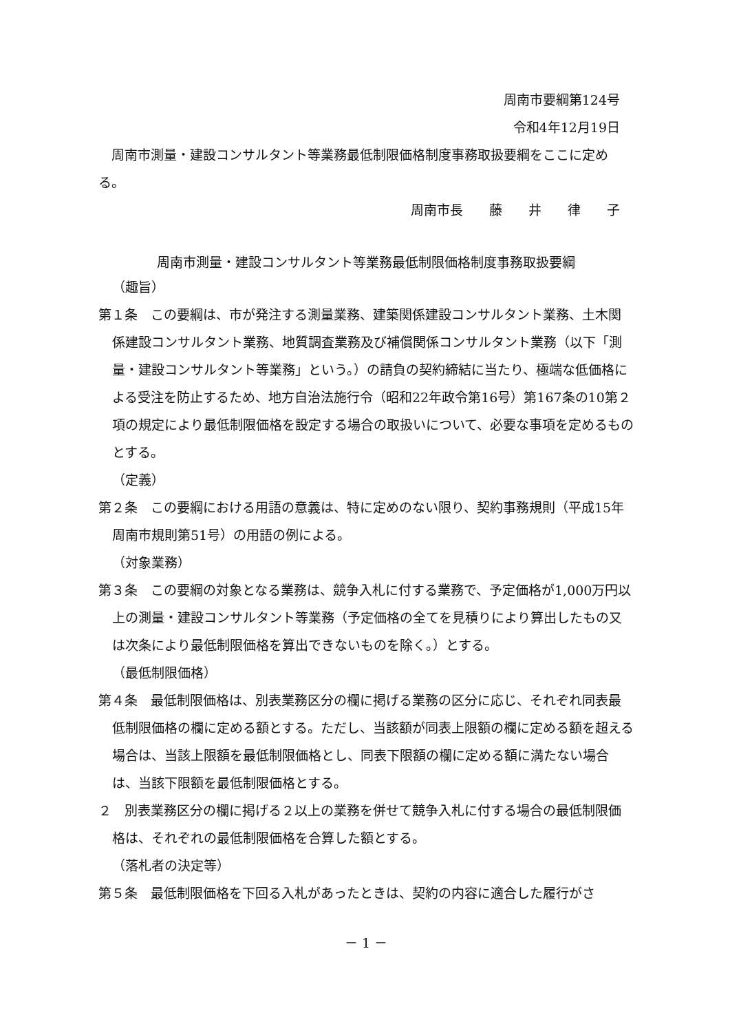周南市要綱第124号
令和4年12月19日
周南市測量・建設コンサルタント等業務最低制限価格制度事務取扱要綱をここに定める。
周南市長　　藤　　井　　律　　子
周南市測量・建設コンサルタント等業務最低制限価格制度事務取扱要綱
（趣旨）
第１条　この要綱は、市が発注する測量業務、建築関係建設コンサルタント業務、土木関係建設コンサルタント業務、地質調査業務及び補償関係コンサルタント業務（以下「測量・建設コンサルタント等業務」という。）の請負の契約締結に当たり、極端な低価格による受注を防止するため、地方自治法施行令（昭和22年政令第16号）第167条の10第２項の規定により最低制限価格を設定する場合の取扱いについて、必要な事項を定めるものとする。
（定義）
第２条　この要綱における用語の意義は、特に定めのない限り、契約事務規則（平成15年周南市規則第51号）の用語の例による。
（対象業務）
第３条　この要綱の対象となる業務は、競争入札に付する業務で、予定価格が1,000万円以上の測量・建設コンサルタント等業務（予定価格の全てを見積りにより算出したもの又は次条により最低制限価格を算出できないものを除く。）とする。
（最低制限価格）
第４条　最低制限価格は、別表業務区分の欄に掲げる業務の区分に応じ、それぞれ同表最低制限価格の欄に定める額とする。ただし、当該額が同表上限額の欄に定める額を超える場合は、当該上限額を最低制限価格とし、同表下限額の欄に定める額に満たない場合は、当該下限額を最低制限価格とする。
２　別表業務区分の欄に掲げる２以上の業務を併せて競争入札に付する場合の最低制限価格は、それぞれの最低制限価格を合算した額とする。
（落札者の決定等）
第５条　最低制限価格を下回る入札があったときは、契約の内容に適合した履行がさ
－ 1 －